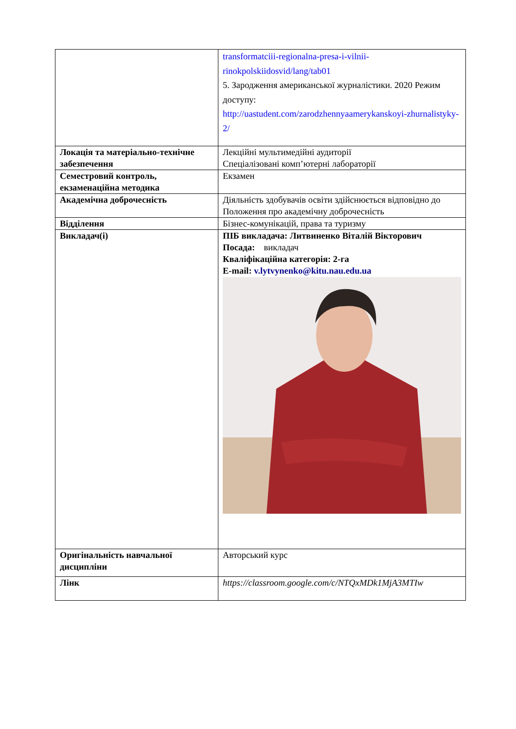| | transformatciii-regionalna-presa-i-vilnii-rinokpolskiidosvid/lang/tab01 5. Зародження американської журналістики. 2020 Режим доступу: http://uastudent.com/zarodzhennyaamerykanskoyi-zhurnalistyky-2/ |
| Локація та матеріально-технічне забезпечення | Лекційні мультимедійні аудиторії Спеціалізовані комп’ютерні лабораторії |
| Семестровий контроль, екзаменаційна методика | Екзамен |
| Академічна доброчесність | Діяльність здобувачів освіти здійснюється відповідно до Положення про академічну доброчесність |
| Відділення | Бізнес-комунікацій, права та туризму |
| Викладач(і) | ПІБ викладача: Литвиненко Віталій Вікторович Посада: викладач Кваліфікаційна категорія: 2-га E-mail: v.lytvynenko@kitu.nau.edu.ua |
| Оригінальність навчальної дисципліни | Авторський курс |
| Лінк | https://classroom.google.com/c/NTQxMDk1MjA3MTIw |